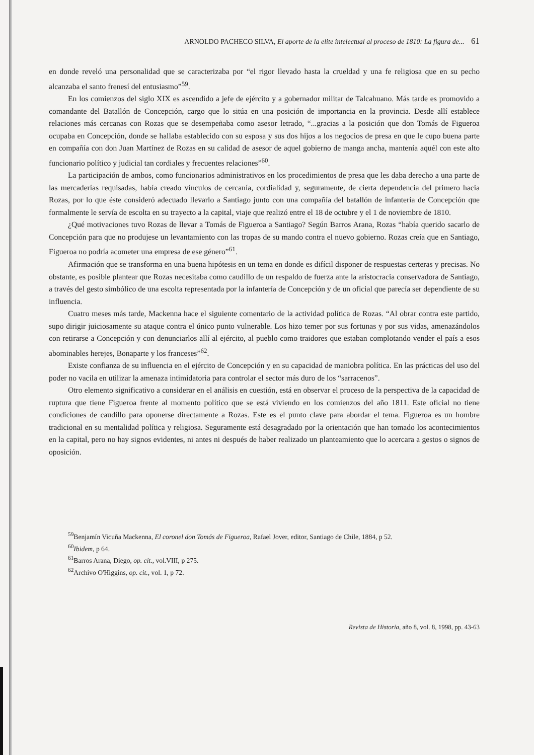ARNOLDO PACHECO SILVA, El aporte de la elite intelectual al proceso de 1810: La figura de... 61
en donde reveló una personalidad que se caracterizaba por “el rigor llevado hasta la crueldad y una fe religiosa que en su pecho alcanzaba el santo frenesí del entusiasmo”<sup>59</sup>.
En los comienzos del siglo XIX es ascendido a jefe de ejército y a gobernador militar de Talcahuano. Más tarde es promovido a comandante del Batallón de Concepción, cargo que lo sitúa en una posición de importancia en la provincia. Desde allí establece relaciones más cercanas con Rozas que se desempeñaba como asesor letrado, “...gracias a la posición que don Tomás de Figueroa ocupaba en Concepción, donde se hallaba establecido con su esposa y sus dos hijos a los negocios de presa en que le cupo buena parte en compañía con don Juan Martínez de Rozas en su calidad de asesor de aquel gobierno de manga ancha, mantenía aquél con este alto funcionario político y judicial tan cordiales y frecuentes relaciones”<sup>60</sup>.
La participación de ambos, como funcionarios administrativos en los procedimientos de presa que les daba derecho a una parte de las mercaderías requisadas, había creado vínculos de cercanía, cordialidad y, seguramente, de cierta dependencia del primero hacia Rozas, por lo que éste consideró adecuado llevarlo a Santiago junto con una compañía del batallón de infantería de Concepción que formalmente le servía de escolta en su trayecto a la capital, viaje que realizó entre el 18 de octubre y el 1 de noviembre de 1810.
¿Qué motivaciones tuvo Rozas de llevar a Tomás de Figueroa a Santiago? Según Barros Arana, Rozas “había querido sacarlo de Concepción para que no produjese un levantamiento con las tropas de su mando contra el nuevo gobierno. Rozas creía que en Santiago, Figueroa no podría acometer una empresa de ese género”<sup>61</sup>.
Afirmación que se transforma en una buena hipótesis en un tema en donde es difícil disponer de respuestas certeras y precisas. No obstante, es posible plantear que Rozas necesitaba como caudillo de un respaldo de fuerza ante la aristocracia conservadora de Santiago, a través del gesto simbólico de una escolta representada por la infantería de Concepción y de un oficial que parecía ser dependiente de su influencia.
Cuatro meses más tarde, Mackenna hace el siguiente comentario de la actividad política de Rozas. “Al obrar contra este partido, supo dirigir juiciosamente su ataque contra el único punto vulnerable. Los hizo temer por sus fortunas y por sus vidas, amenazándolos con retirarse a Concepción y con denunciarlos allí al ejército, al pueblo como traidores que estaban complotando vender el país a esos abominables herejes, Bonaparte y los franceses”<sup>62</sup>.
Existe confianza de su influencia en el ejército de Concepción y en su capacidad de maniobra política. En las prácticas del uso del poder no vacila en utilizar la amenaza intimidatoria para controlar el sector más duro de los “sarracenos”.
Otro elemento significativo a considerar en el análisis en cuestión, está en observar el proceso de la perspectiva de la capacidad de ruptura que tiene Figueroa frente al momento político que se está viviendo en los comienzos del año 1811. Este oficial no tiene condiciones de caudillo para oponerse directamente a Rozas. Este es el punto clave para abordar el tema. Figueroa es un hombre tradicional en su mentalidad política y religiosa. Seguramente está desagradado por la orientación que han tomado los acontecimientos en la capital, pero no hay signos evidentes, ni antes ni después de haber realizado un planteamiento que lo acercara a gestos o signos de oposición.
<sup>59</sup> Benjamín Vicuña Mackenna, El coronel don Tomás de Figueroa, Rafael Jover, editor, Santiago de Chile, 1884, p 52.
<sup>60</sup> Ibidem, p 64.
<sup>61</sup> Barros Arana, Diego, op. cit., vol.VIII, p 275.
<sup>62</sup> Archivo O'Higgins, op. cit., vol. 1, p 72.
Revista de Historia, año 8, vol. 8, 1998, pp. 43-63